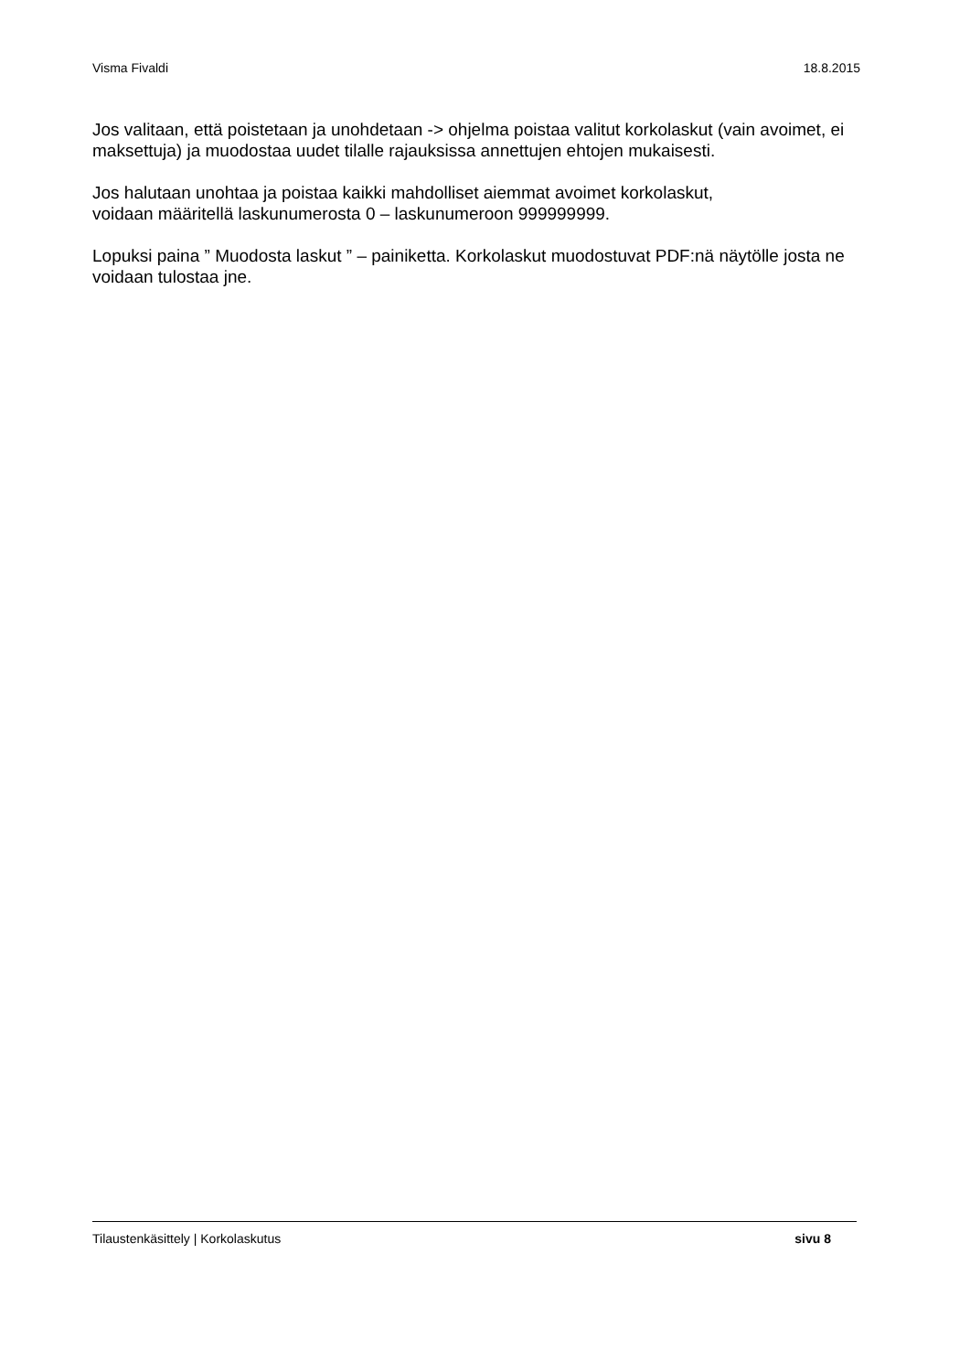Visma Fivaldi 18.8.2015
Jos valitaan, että poistetaan ja unohdetaan -> ohjelma poistaa valitut korkolaskut (vain avoimet, ei
maksettuja) ja muodostaa uudet tilalle rajauksissa annettujen ehtojen mukaisesti.
Jos halutaan unohtaa ja poistaa kaikki mahdolliset aiemmat avoimet korkolaskut,
voidaan määritellä laskunumerosta 0 – laskunumeroon 999999999.
Lopuksi paina ” Muodosta laskut ” – painiketta. Korkolaskut muodostuvat PDF:nä näytölle josta ne
voidaan tulostaa jne.
Tilaustenkäsittely | Korkolaskutus sivu 8